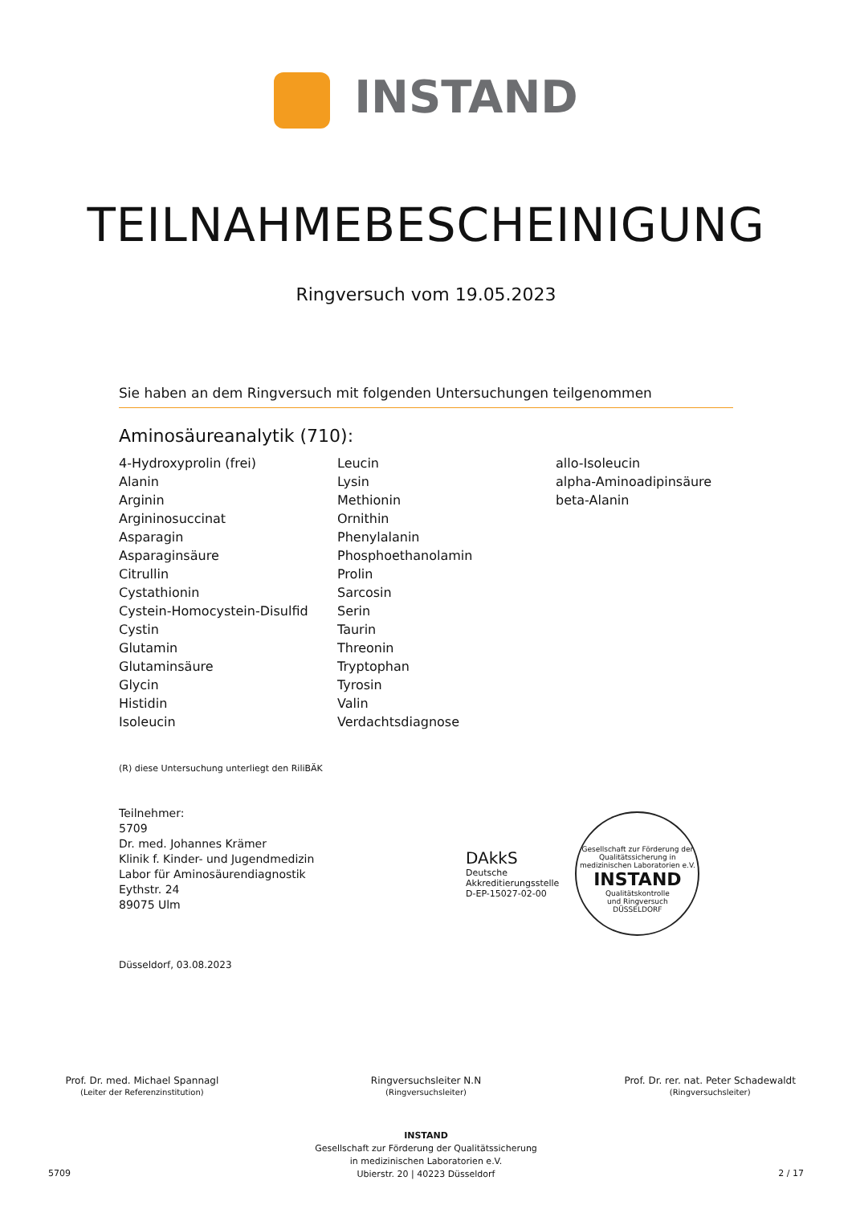INSTAND
TEILNAHMEBESCHEINIGUNG
Ringversuch vom 19.05.2023
Sie haben an dem Ringversuch mit folgenden Untersuchungen teilgenommen
Aminosäureanalytik (710):
4-Hydroxyprolin (frei)
Alanin
Arginin
Argininosuccinat
Asparagin
Asparaginsäure
Citrullin
Cystathionin
Cystein-Homocystein-Disulfid
Cystin
Glutamin
Glutaminsäure
Glycin
Histidin
Isoleucin
Leucin
Lysin
Methionin
Ornithin
Phenylalanin
Phosphoethanolamin
Prolin
Sarcosin
Serin
Taurin
Threonin
Tryptophan
Tyrosin
Valin
Verdachtsdiagnose
allo-Isoleucin
alpha-Aminoadipinsäure
beta-Alanin
(R) diese Untersuchung unterliegt den RiliBÄK
Teilnehmer:
5709
Dr. med. Johannes Krämer
Klinik f. Kinder- und Jugendmedizin
Labor für Aminosäurendiagnostik
Eythstr. 24
89075 Ulm
DAkkS
Deutsche
Akkreditierungsstelle
D-EP-15027-02-00
Gesellschaft zur Förderung der Qualitätssicherung in medizinischen Laboratorien e.V.
INSTAND
Qualitätskontrolle
und Ringversuch
DÜSSELDORF
Düsseldorf, 03.08.2023
Prof. Dr. med. Michael Spannagl
(Leiter der Referenzinstitution)
Ringversuchsleiter N.N
(Ringversuchsleiter)
Prof. Dr. rer. nat. Peter Schadewaldt
(Ringversuchsleiter)
INSTAND
Gesellschaft zur Förderung der Qualitätssicherung
in medizinischen Laboratorien e.V.
Ubierstr. 20 | 40223 Düsseldorf
5709 2 / 17